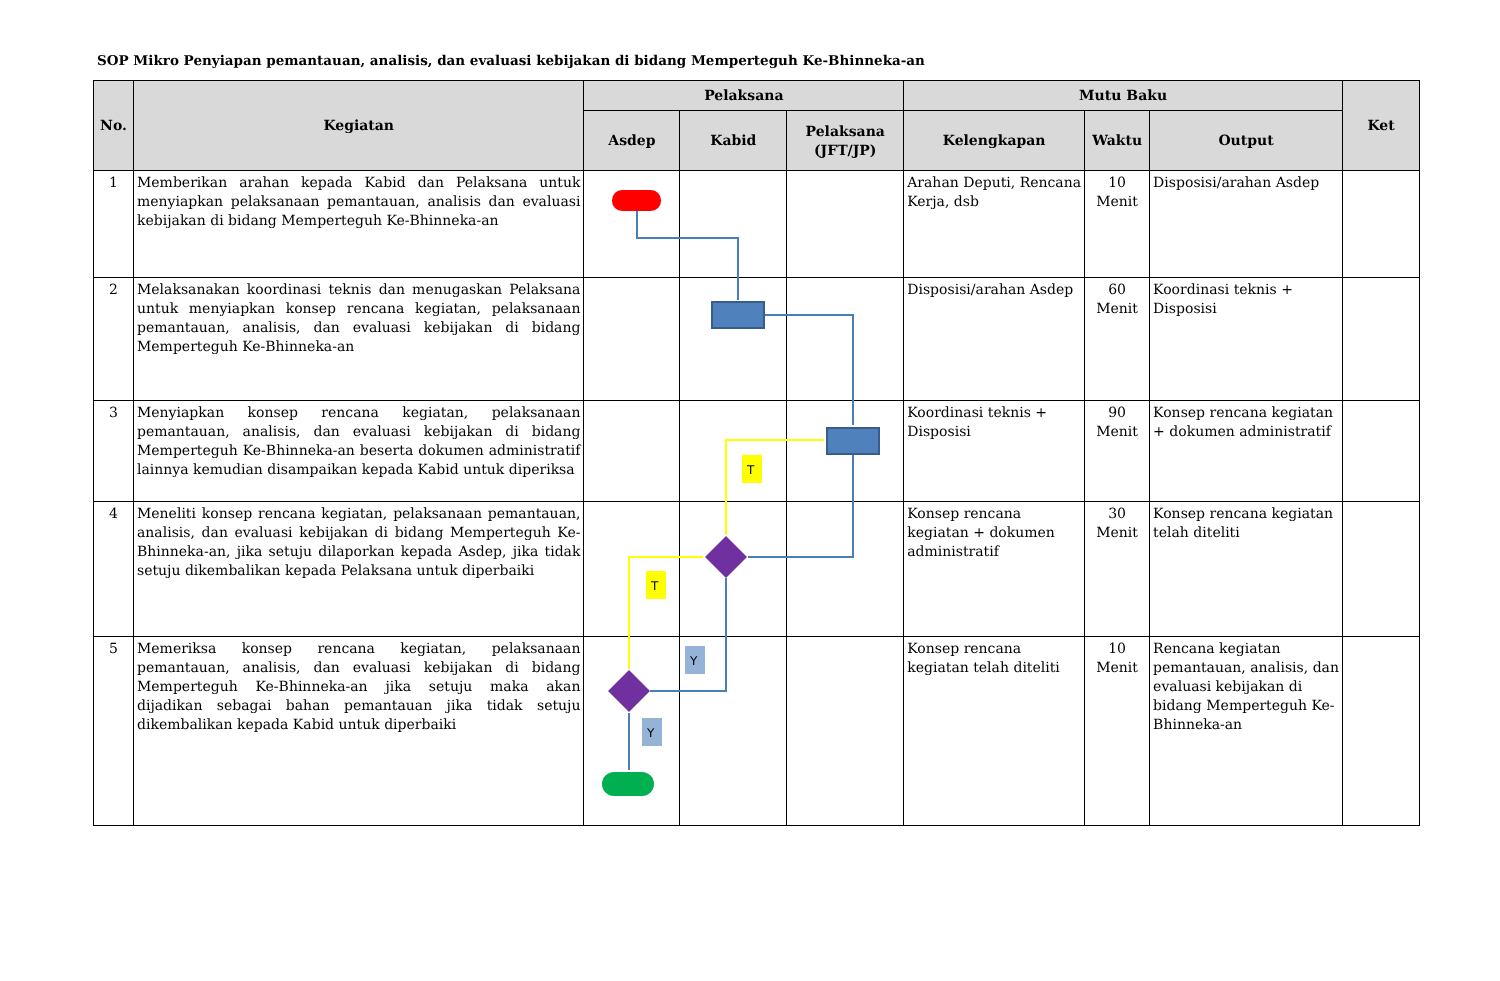SOP Mikro Penyiapan pemantauan, analisis, dan evaluasi kebijakan di bidang Memperteguh Ke-Bhinneka-an
| No. | Kegiatan | Pelaksana | | | Mutu Baku | | | Ket |
| --- | --- | --- | --- | --- | --- | --- | --- | --- |
| | | Asdep | Kabid | Pelaksana (JFT/JP) | Kelengkapan | Waktu | Output | |
| 1 | Memberikan arahan kepada Kabid dan Pelaksana untuk menyiapkan pelaksanaan pemantauan, analisis dan evaluasi kebijakan di bidang Memperteguh Ke-Bhinneka-an | | | | Arahan Deputi, Rencana Kerja, dsb | 10 Menit | Disposisi/arahan Asdep | |
| 2 | Melaksanakan koordinasi teknis dan menugaskan Pelaksana untuk menyiapkan konsep rencana kegiatan, pelaksanaan pemantauan, analisis, dan evaluasi kebijakan di bidang Memperteguh Ke-Bhinneka-an | | | | Disposisi/arahan Asdep | 60 Menit | Koordinasi teknis + Disposisi | |
| 3 | Menyiapkan konsep rencana kegiatan, pelaksanaan pemantauan, analisis, dan evaluasi kebijakan di bidang Memperteguh Ke-Bhinneka-an beserta dokumen administratif lainnya kemudian disampaikan kepada Kabid untuk diperiksa | | | | Koordinasi teknis + Disposisi | 90 Menit | Konsep rencana kegiatan + dokumen administratif | |
| 4 | Meneliti konsep rencana kegiatan, pelaksanaan pemantauan, analisis, dan evaluasi kebijakan di bidang Memperteguh Ke-Bhinneka-an, jika setuju dilaporkan kepada Asdep, jika tidak setuju dikembalikan kepada Pelaksana untuk diperbaiki | | | | Konsep rencana kegiatan + dokumen administratif | 30 Menit | Konsep rencana kegiatan telah diteliti | |
| 5 | Memeriksa konsep rencana kegiatan, pelaksanaan pemantauan, analisis, dan evaluasi kebijakan di bidang Memperteguh Ke-Bhinneka-an jika setuju maka akan dijadikan sebagai bahan pemantauan jika tidak setuju dikembalikan kepada Kabid untuk diperbaiki | | | | Konsep rencana kegiatan telah diteliti | 10 Menit | Rencana kegiatan pemantauan, analisis, dan evaluasi kebijakan di bidang Memperteguh Ke-Bhinneka-an | |
T
T
Y
Y